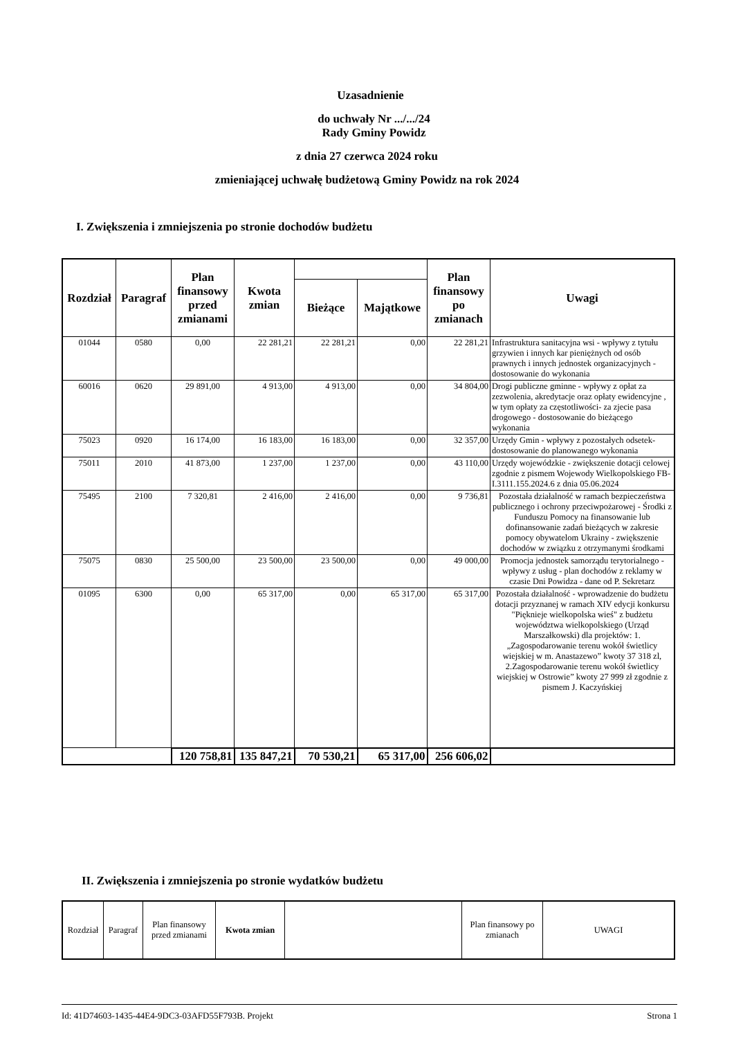Uzasadnienie
do uchwały Nr .../.../24
Rady Gminy Powidz
z dnia 27 czerwca 2024 roku
zmieniającej uchwałę budżetową Gminy Powidz na rok 2024
I. Zwiększenia i zmniejszenia po stronie dochodów budżetu
| Rozdział | Paragraf | Plan finansowy przed zmianami | Kwota zmian | | | Plan finansowy po zmianach | Uwagi |
| --- | --- | --- | --- | --- | --- | --- | --- |
| | | | | Bieżące | Majątkowe | | |
| 01044 | 0580 | 0,00 | 22 281,21 | 22 281,21 | 0,00 | 22 281,21 | Infrastruktura sanitacyjna wsi - wpływy z tytułu grzywien i innych kar pieniężnych od osób prawnych i innych jednostek organizacyjnych - dostosowanie do wykonania |
| 60016 | 0620 | 29 891,00 | 4 913,00 | 4 913,00 | 0,00 | 34 804,00 | Drogi publiczne gminne - wpływy z opłat za zezwolenia, akredytacje oraz opłaty ewidencyjne , w tym opłaty za częstotliwości- za zjecie pasa drogowego - dostosowanie do bieżącego wykonania |
| 75023 | 0920 | 16 174,00 | 16 183,00 | 16 183,00 | 0,00 | 32 357,00 | Urzędy Gmin - wpływy z pozostałych odsetek- dostosowanie do planowanego wykonania |
| 75011 | 2010 | 41 873,00 | 1 237,00 | 1 237,00 | 0,00 | 43 110,00 | Urzędy wojewódzkie - zwiększenie dotacji celowej zgodnie z pismem Wojewody Wielkopolskiego FB-I.3111.155.2024.6 z dnia 05.06.2024 |
| 75495 | 2100 | 7 320,81 | 2 416,00 | 2 416,00 | 0,00 | 9 736,81 | Pozostała działalność w ramach bezpieczeństwa publicznego i ochrony przeciwpożarowej - Środki z Funduszu Pomocy na finansowanie lub dofinansowanie zadań bieżących w zakresie pomocy obywatelom Ukrainy - zwiększenie dochodów w związku z otrzymanymi środkami |
| 75075 | 0830 | 25 500,00 | 23 500,00 | 23 500,00 | 0,00 | 49 000,00 | Promocja jednostek samorządu terytorialnego - wpływy z usług - plan dochodów z reklamy w czasie Dni Powidza - dane od P. Sekretarz |
| 01095 | 6300 | 0,00 | 65 317,00 | 0,00 | 65 317,00 | 65 317,00 | Pozostała działalność - wprowadzenie do budżetu dotacji przyznanej w ramach XIV edycji konkursu "Pięknieje wielkopolska wieś" z budżetu województwa wielkopolskiego (Urząd Marszałkowski) dla projektów: 1.„Zagospodarowanie terenu wokół świetlicy wiejskiej w m. Anastazewo” kwoty 37 318 zl, 2.Zagospodarowanie terenu wokół świetlicy wiejskiej w Ostrowie” kwoty 27 999 zł zgodnie z pismem J. Kaczyńskiej |
| | | 120 758,81 | 135 847,21 | 70 530,21 | 65 317,00 | 256 606,02 | |
II. Zwiększenia i zmniejszenia po stronie wydatków budżetu
| Rozdział | Paragraf | Plan finansowy przed zmianami | Kwota zmian | | Plan finansowy po zmianach | UWAGI |
| --- | --- | --- | --- | --- | --- | --- |
Id: 41D74603-1435-44E4-9DC3-03AFD55F793B. Projekt Strona 1